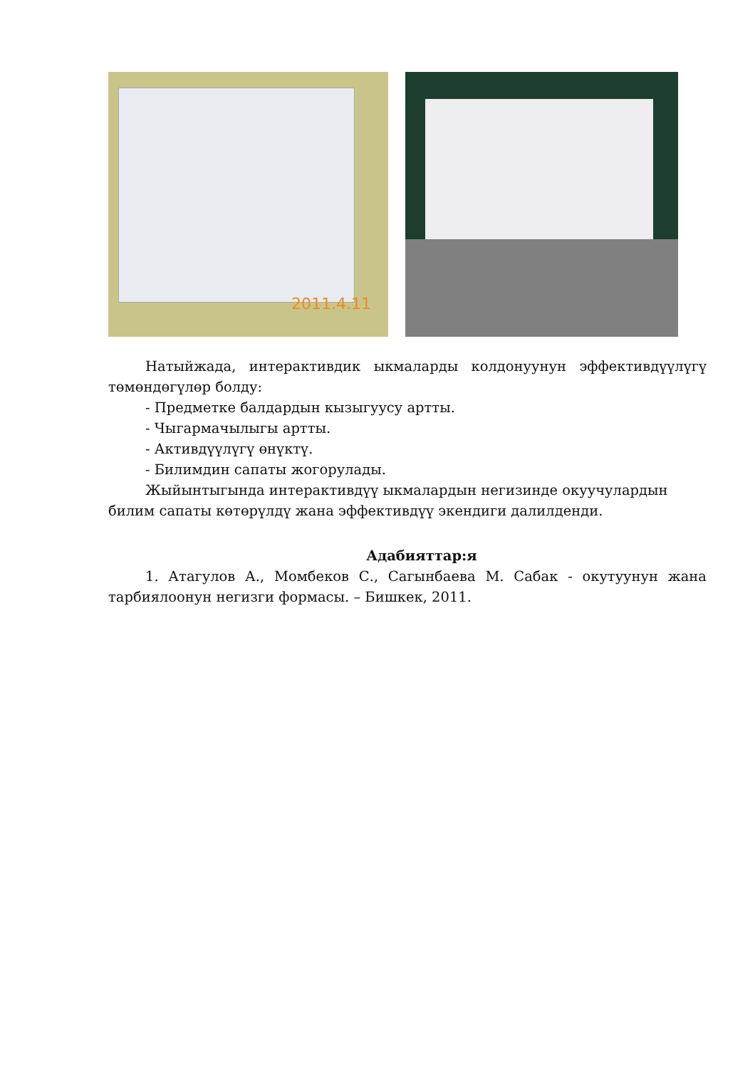2011.4.11
Натыйжада, интерактивдик ыкмаларды колдонуунун эффективдүүлүгү төмөндөгүлөр болду:
- Предметке балдардын кызыгуусу артты.
- Чыгармачылыгы артты.
- Активдүүлүгү өнүктү.
- Билимдин сапаты жогорулады.
Жыйынтыгында интерактивдүү ыкмалардын негизинде окуучулардын
билим сапаты көтөрүлдү жана эффективдүү экендиги далилденди.
Адабияттар:я
1. Атагулов А., Момбеков С., Сагынбаева М. Сабак - окутуунун жана тарбиялоонун негизги формасы. – Бишкек, 2011.